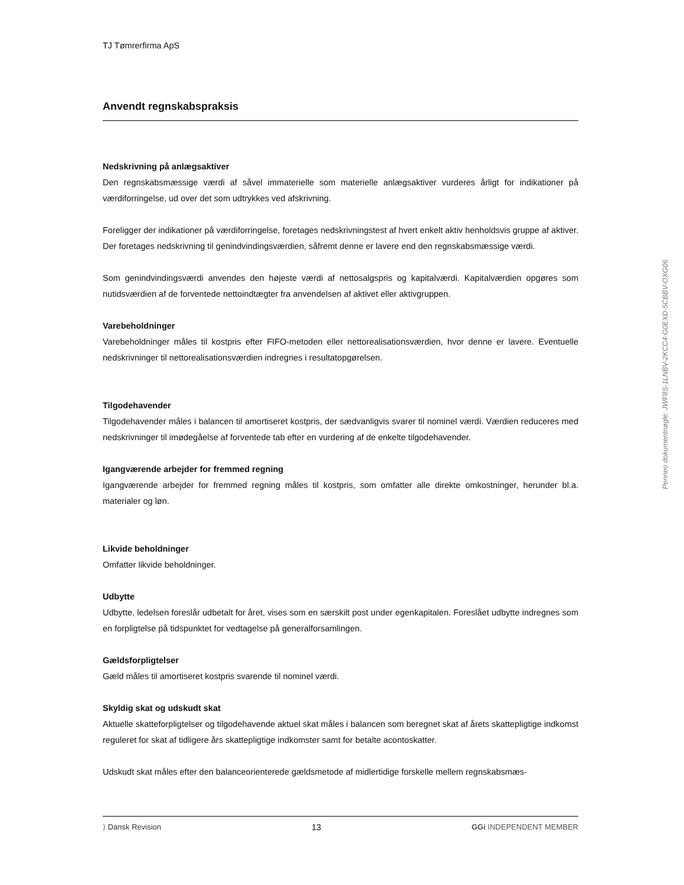TJ Tømrerfirma ApS
Anvendt regnskabspraksis
Nedskrivning på anlægsaktiver
Den regnskabsmæssige værdi af såvel immaterielle som materielle anlægsaktiver vurderes årligt for indikationer på værdiforringelse, ud over det som udtrykkes ved afskrivning.
Foreligger der indikationer på værdiforringelse, foretages nedskrivningstest af hvert enkelt aktiv henholdsvis gruppe af aktiver. Der foretages nedskrivning til genindvindingsværdien, såfremt denne er lavere end den regnskabsmæssige værdi.
Som genindvindingsværdi anvendes den højeste værdi af nettosalgspris og kapitalværdi. Kapitalværdien opgøres som nutidsværdien af de forventede nettoindtægter fra anvendelsen af aktivet eller aktivgruppen.
Varebeholdninger
Varebeholdninger måles til kostpris efter FIFO-metoden eller nettorealisationsværdien, hvor denne er lavere. Eventuelle nedskrivninger til nettorealisationsværdien indregnes i resultatopgørelsen.
Tilgodehavender
Tilgodehavender måles i balancen til amortiseret kostpris, der sædvanligvis svarer til nominel værdi. Værdien reduceres med nedskrivninger til imødegåelse af forventede tab efter en vurdering af de enkelte tilgodehavender.
Igangværende arbejder for fremmed regning
Igangværende arbejder for fremmed regning måles til kostpris, som omfatter alle direkte omkostninger, herunder bl.a. materialer og løn.
Likvide beholdninger
Omfatter likvide beholdninger.
Udbytte
Udbytte, ledelsen foreslår udbetalt for året, vises som en særskilt post under egenkapitalen. Foreslået udbytte indregnes som en forpligtelse på tidspunktet for vedtagelse på generalforsamlingen.
Gældsforpligtelser
Gæld måles til amortiseret kostpris svarende til nominel værdi.
Skyldig skat og udskudt skat
Aktuelle skatteforpligtelser og tilgodehavende aktuel skat måles i balancen som beregnet skat af årets skattepligtige indkomst reguleret for skat af tidligere års skattepligtige indkomster samt for betalte acontoskatter.
Udskudt skat måles efter den balanceorienterede gældsmetode af midlertidige forskelle mellem regnskabsmæs-
⟩ Dansk Revision 13 GGi INDEPENDENT MEMBER
Penneo dokumentnøgle: JWF8S-1LNBV-2KCC4-G0EXD-5CBBV-OXG06